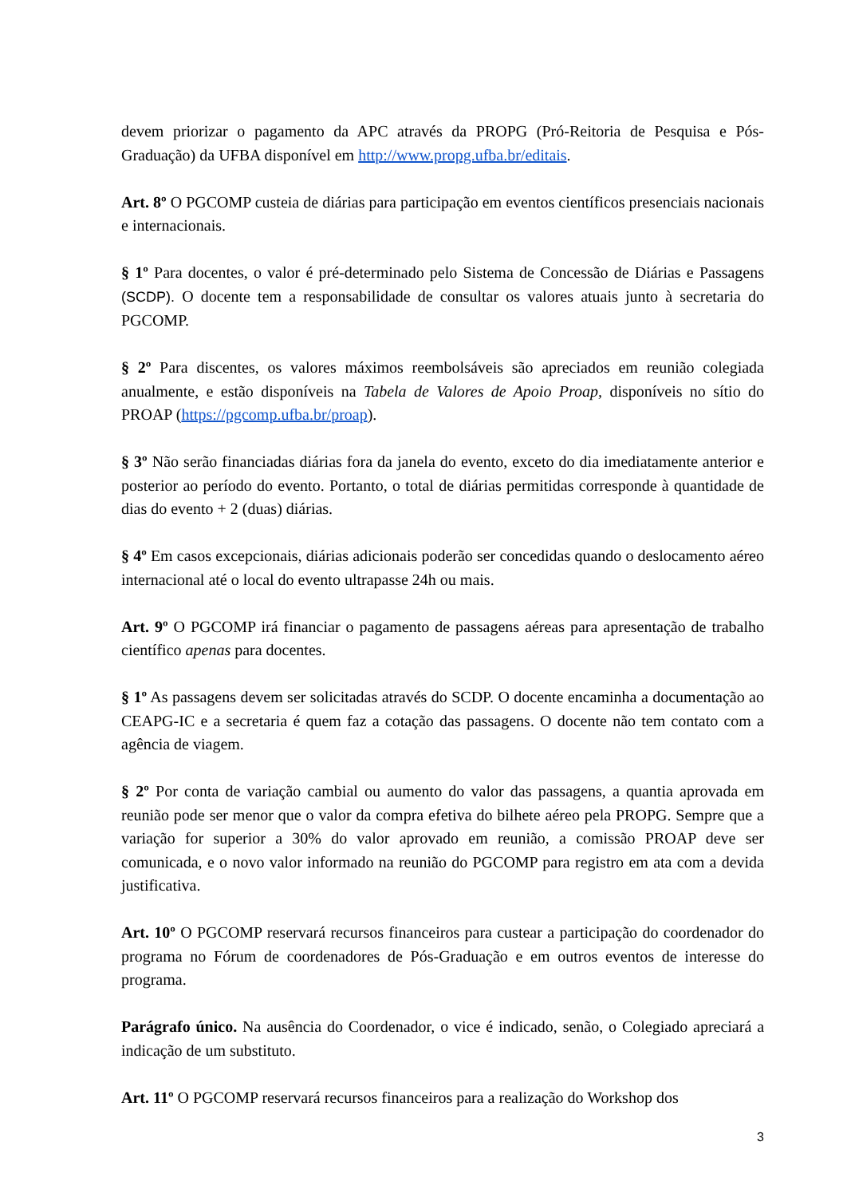devem priorizar o pagamento da APC através da PROPG (Pró-Reitoria de Pesquisa e Pós-Graduação) da UFBA disponível em http://www.propg.ufba.br/editais.
Art. 8º O PGCOMP custeia de diárias para participação em eventos científicos presenciais nacionais e internacionais.
§ 1º Para docentes, o valor é pré-determinado pelo Sistema de Concessão de Diárias e Passagens (SCDP). O docente tem a responsabilidade de consultar os valores atuais junto à secretaria do PGCOMP.
§ 2º Para discentes, os valores máximos reembolsáveis são apreciados em reunião colegiada anualmente, e estão disponíveis na Tabela de Valores de Apoio Proap, disponíveis no sítio do PROAP (https://pgcomp.ufba.br/proap).
§ 3º Não serão financiadas diárias fora da janela do evento, exceto do dia imediatamente anterior e posterior ao período do evento. Portanto, o total de diárias permitidas corresponde à quantidade de dias do evento + 2 (duas) diárias.
§ 4º Em casos excepcionais, diárias adicionais poderão ser concedidas quando o deslocamento aéreo internacional até o local do evento ultrapasse 24h ou mais.
Art. 9º O PGCOMP irá financiar o pagamento de passagens aéreas para apresentação de trabalho científico apenas para docentes.
§ 1º As passagens devem ser solicitadas através do SCDP. O docente encaminha a documentação ao CEAPG-IC e a secretaria é quem faz a cotação das passagens. O docente não tem contato com a agência de viagem.
§ 2º Por conta de variação cambial ou aumento do valor das passagens, a quantia aprovada em reunião pode ser menor que o valor da compra efetiva do bilhete aéreo pela PROPG. Sempre que a variação for superior a 30% do valor aprovado em reunião, a comissão PROAP deve ser comunicada, e o novo valor informado na reunião do PGCOMP para registro em ata com a devida justificativa.
Art. 10º O PGCOMP reservará recursos financeiros para custear a participação do coordenador do programa no Fórum de coordenadores de Pós-Graduação e em outros eventos de interesse do programa.
Parágrafo único. Na ausência do Coordenador, o vice é indicado, senão, o Colegiado apreciará a indicação de um substituto.
Art. 11º O PGCOMP reservará recursos financeiros para a realização do Workshop dos
3